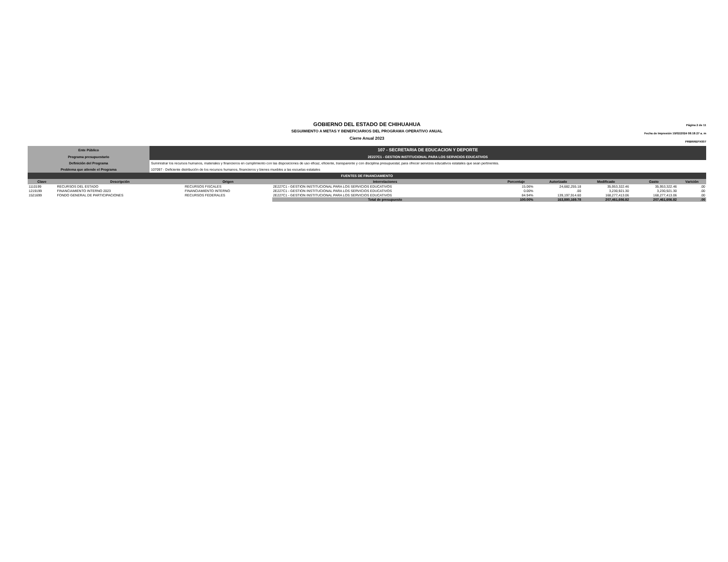GOBIERNO DEL ESTADO DE CHIHUAHUA
SEGUIMIENTO A METAS Y BENEFICIARIOS DEL PROGRAMA OPERATIVO ANUAL
Cierre Anual 2023
Página 2 de 11
Fecha de Impresión 19/02/2024 08:18:27 a. m
PRBRREPX007
| Ente Público | 107 - SECRETARIA DE EDUCACION Y DEPORTE |
| Programa presupuestario | 2E227C1 - GESTION INSTITUCIONAL PARA LOS SERVICIOS EDUCATIVOS |
| Definición del Programa | Suministrar los recursos humanos, materiales y financieros en cumplimiento con las disposiciones de uso eficaz, eficiente, transparente y con disciplina presupuestal, para ofrecer servicios educativos estatales que sean pertinentes. |
| Problema que atiende el Programa | 107097 - Deficiente distribución de los recursos humanos, financieros y bienes muebles a las escuelas estatales |
FUENTES DE FINANCIAMIENTO
| Clave | Descripción | Origen | Interrelaciones | Porcentaje | Autorizado | Modificado | Gasto | Varición |
| --- | --- | --- | --- | --- | --- | --- | --- | --- |
| 1110199 | RECURSOS DEL ESTADO | RECURSOS FISCALES | 2E227C1 - GESTION INSTITUCIONAL PARA LOS SERVICIOS EDUCATIVOS | 15.06% | 24,682,255.18 | 35,953,322.46 | 35,953,322.46 | .00 |
| 1219199 | FINANCIAMIENTO INTERNO 2023 | FINANCIAMIENTO INTERNO | 2E227C1 - GESTION INSTITUCIONAL PARA LOS SERVICIOS EDUCATIVOS | 0.00% | .00 | 3,230,921.30 | 3,230,921.30 | .00 |
| 1521699 | FONDO GENERAL DE PARTICIPACIONES | RECURSOS FEDERALES | 2E227C1 - GESTION INSTITUCIONAL PARA LOS SERVICIOS EDUCATIVOS | 84.94% | 139,197,914.60 | 168,277,413.06 | 168,277,413.06 | .00 |
| | | | Total de presupuesto | 100.00% | 163,880,169.78 | 207,461,656.82 | 207,461,656.82 | .00 |